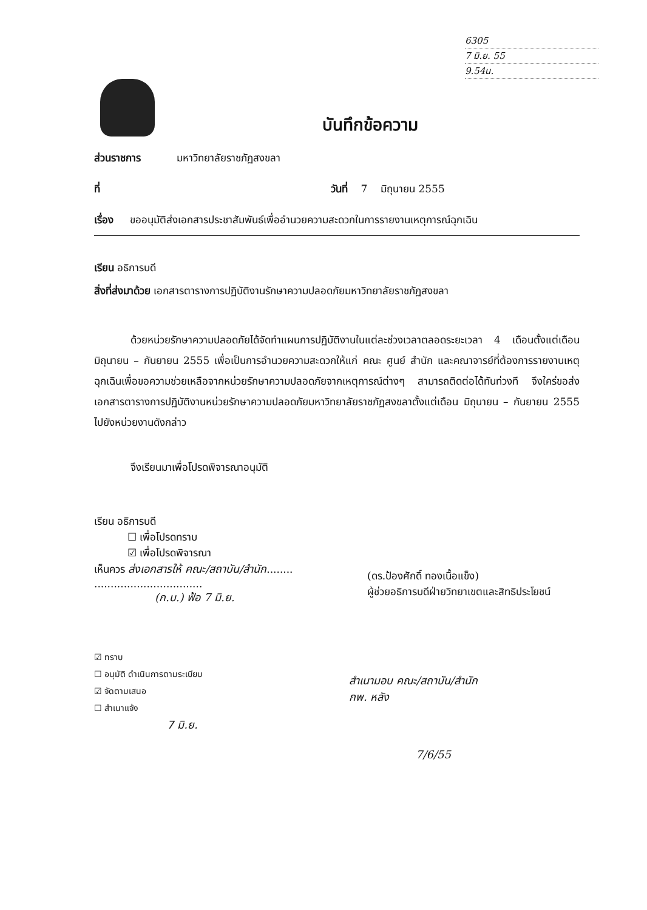6305
7 มิ.ย. 55
9.54น.
บันทึกข้อความ
ส่วนราชการ มหาวิทยาลัยราชภัฏสงขลา
ที่ วันที่ 7 มิถุนายน 2555
เรื่อง ขออนุมัติส่งเอกสารประชาสัมพันธ์เพื่ออำนวยความสะดวกในการรายงานเหตุการณ์ฉุกเฉิน
เรียน อธิการบดี
สิ่งที่ส่งมาด้วย เอกสารตารางการปฏิบัติงานรักษาความปลอดภัยมหาวิทยาลัยราชภัฏสงขลา
ด้วยหน่วยรักษาความปลอดภัยได้จัดทำแผนการปฏิบัติงานในแต่ละช่วงเวลาตลอดระยะเวลา 4 เดือนตั้งแต่เดือน มิถุนายน – กันยายน 2555 เพื่อเป็นการอำนวยความสะดวกให้แก่ คณะ ศูนย์ สำนัก และคณาจารย์ที่ต้องการรายงานเหตุฉุกเฉินเพื่อขอความช่วยเหลือจากหน่วยรักษาความปลอดภัยจากเหตุการณ์ต่างๆ สามารถติดต่อได้ทันท่วงที จึงใคร่ขอส่งเอกสารตารางการปฏิบัติงานหน่วยรักษาความปลอดภัยมหาวิทยาลัยราชภัฏสงขลาตั้งแต่เดือน มิถุนายน – กันยายน 2555 ไปยังหน่วยงานดังกล่าว
จึงเรียนมาเพื่อโปรดพิจารณาอนุมัติ
เรียน อธิการบดี
☐ เพื่อโปรดทราบ
☑ เพื่อโปรดพิจารณา
เห็นควร ส่งเอกสารให้ คณะ/สถาบัน/สำนัก........
.................................
(ก.บ.) ฟ้อ 7 มิ.ย.
(ดร.ป้องศักดิ์ ทองเนื้อแข็ง)
ผู้ช่วยอธิการบดีฝ่ายวิทยาเขตและสิทธิประโยชน์
☑ ทราบ
☐ อนุมัติ ดำเนินการตามระเบียบ
☑ จัดตามเสนอ
☐ สำเนาแจ้ง
7 มิ.ย.
สำเนามอบ คณะ/สถาบัน/สำนัก
กพ. หลัง
7/6/55